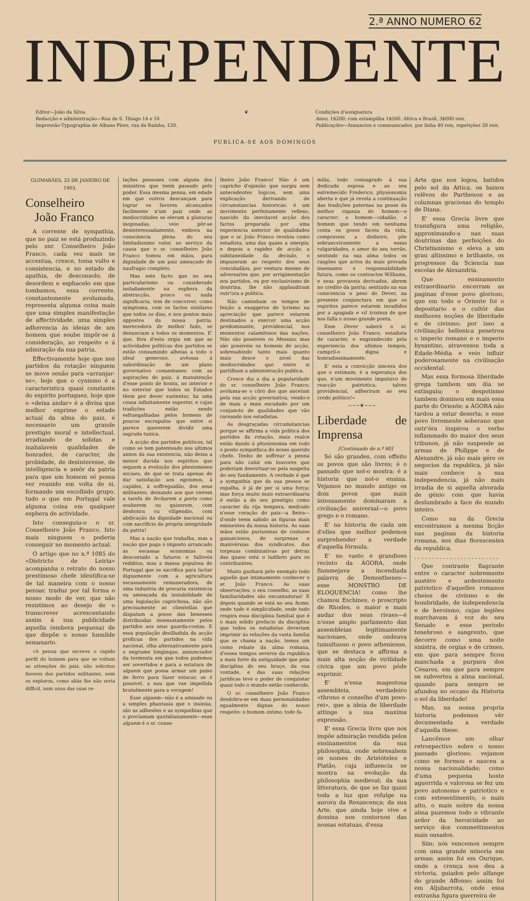2.ª ANNO NUMERO 62
INDEPENDENTE
Editor—João da Silva.
Redacção e administração—Rua de S. Thiago 14 e 16
Impressão-Typographia de Albano Pires, rua da Rainha, 120.
❦ Condições d'assignatura
Anno, 1$200; com estampilha 1$500. Africa e Brazil, 3$000 reis.
Publicações—Annuncios e communicados, por linha 40 reis, repetições 20 reis.
PUBLICA-SE AOS DOMINGOS
GUIMARÃES, 25 DE JANEIRO DE 1903.
Conselheiro
João Franco
A corrente de sympathia, que no paiz se está produzindo pelo snr. Conselheiro João Franco, cada vez mais se accentua, cresce, toma vulto e consistencia, e no estado de apathia, de desconsolo, de desordem e esphacelo em que tombamos, essa corrente, constantemente avolumada, representa alguma coisa mais que uma simples manifestação de affectividade, uma simples adherencia ás ideias de um homem que soube impôr-se á consideração, ao respeito e á admiração da sua patria.
Effectivamente hoje que nos partidos da rotação ninguem se move senão para «arranjar-se», hoje que o cynismo é a caracteristica quasi constante do espirito portuguez, hoje que o «deixa andar» é a divisa que melhor exprime o estado actual da alma do paiz, é necessario um grande prestigio moral e intellectual, irradiando de solidas e inabalaveis qualidades de honradez, de caracter, de probidade, de desinteresse, de intelligencia e amôr da patria para que um homem só possa ver reunido em volta de si, formando um escolhido grupo, tudo o que em Portugal vale alguma coisa em qualquer esphera de actividade.
Isto conseguiu-o o sr. Conselheiro João Franco. Isto mais ninguem o poderia conseguir no momento actual.
O artigo que no n.º 1085 do «Districto de Leiria» acompanha o retrato do nosso prestimoso chefe identifica-se de tal maneira com o nosso pensar, traduz por tal forma o nosso modo de ver, que não resistimos ao desejo de o transcrever acrescentando assim á sua publicidade aquella (embora pequena) de que dispõe o nosso humilde semanario.
«A penna que escreve o rapido perfil do homem para que se voltam as attenções do paiz, não solicitou favores dos partidos militantes, nem os explorou, como aliás lhe não seria difficil, nem usou das suas re-
lações pessoaes com alguns dos ministros que teem passado pelo poder. Essa mesma penna, em edade em que outros descançam para lograr os favores alcançados facilmente n'um paiz onde as mediocridades se elevam a planuras inopinadas, veio pôr-se desinteressadamente, embora na consciencia plena do seu limitadissimo valor, ao serviço da causa que o sr. conselheiro João Franco tomou em mãos, para dignidade de um paiz ameaçado de naufragio completo.
Mas este facto que no seu particularismo ou considerado isoladamente na esphera da abstracção, pouco ou nada significaria, tem de concorrer, como symptoma, com os factos similares que todos os dias, e nos pontos mais oppostos da nossa patria, merecedora de melhor fado, se denunciam a todos os momentos. E' que, fóra d'esta orgia em que as actividades politicas dos partidos se estão consumindo alheias a todo o ideal generoso, avêssas á subordinação de um plano governativo consentaneo com as aspirações do paiz, á manutenção d'esse ponto de honra, no interior e no exterior que todos os Estados têem por dever sustentar, ha uma cousa infinitamente superior, e cujas tradições estão sendo esfrangalhadas pelos homens de poucos escrupulos que entre si parece quererem dividir uma sagrada tunica.
A acção dos partidos politicos, tal como se tem patenteado nos ultimos annos da sua existencia, não deixa a menor duvida nos espiritos que seguem a evolução dos phenomenos sociaes, de que se trata apenas de dar satisfação aos egoismos, á cupidez, á soffreguidão, dos seus militantes, deixando aos que vierem a tarefa de fecharem a porta como souberem ou quizerem, com deshonra ou vilipendio, com abdicação da dignidade nacional ou com sacrificio da propria integridade da patria!
Mas a nação que trabalha, mas a nação que paga o imposto arrancado ás escassas economias ou descontado a futuros e falliveis redditos, mas a massa populosa de Portugal que se sacrifica para luctar dignamente com a agricultura escassamente remuneradora, de uma industria de precaria existencia ou ameaçada da instabilidade de uma legislação caprichosa, não são precisamente as clientellas que disputam a posse das benesses distribuidas insensatamente pelos partidos aos seus guarda-costas. E essa população desilludida da acção proficua dos partidos na vida nacional, olha alternativamente para o negrume longinquo, annunciador da tormenta em que todos podemos ser sovertidos e para a estatura de alguem que possa armar um pulso de ferro para fazer estacar, se é possivel, a nau que vae impellida brutalmente para a voragem!
Esse alguem—não é a amisade ou a simples phantasia que o insinúa, são as adhesões e as sympathias que o proclamam quotidianamente—esse alguem é o sr. conse-
lheiro João Franco! Não é um capricho d'opinião que surgiu sem antecedentes logicos, sem uma explicação derivando de circumstancias historicas: é um movimento perfeitamente reflexo, nascido da inevitavel acção dos factos preparada por uma experiencia anterior de qualidades que o sr. João Franco revelou como estadista, uma das quaes a energia, e depois a rapidez de acção, a subitaneidade da decisão, o impuzeram ao respeito dos seus concidadãos, por ventura mesmo de adversarios que, por arrigimentação nos partidos, ou por exclusivismo de doutrina, lhe não applaudiram outr'ora a politica.
Não caminham os tempos de feição a exaggeros de lyrismo na apreciação que parece estarem destinados a exercer uma acção predominante, providencial, nos momentos calamitosos das nações. Não são possiveis os Messias; mas são possiveis os homens de acção, sobresahindo tanto mais quanto mais desce o nivel das mediocridades que entre si partilham a administração publica.
Cresce dia a dia a popularidade do sr. conselheiro João Franco; avoluma-se o côro dos que anceiam pela sua acção governativa, vendo-o de mais a mais escudado por um conjuncto de qualidades que vão rareando nos estadistas.
As desgraçadas circumstancias porque se affirma a vida politica dos partidos da rotação, mais realce estão dando á physionomia em todo o ponto sympathica do nosso querido chefe. Tenho de soffrear a penna para não cahir em louvores que poderiam desvirtuar-se pela suspeita do seu fundamento. A verdade é que a sympathia que da sua pessoa se espalha, é já de per si uma força; mas força muito mais extraordinaria é então a do seu prestigio como caracter da rija tempera, medrado n'esse coração do paiz—a Beira—d'onde teem sahido as figuras mais eminentes da nossa historia. As suas mãos estão purissimas de conluios gananciosos, de surpresas e manivérsias dos syndicatos, das torpezas combinativas por detraz das quaes está o ludibrio para os contribuintes.
Muito ganhará pelo exemplo todo aquelle que intimamente conhecer o sr. João Franco. As suas observações, o seu conselho, as suas familiaridades são encantadoras! E depois quando se está no seu home, onde tudo é simplicidade, onde tudo respira essa disciplina familial que é o mais solido prefacio da disciplina que todos os estadistas deveriam imprimir ás relações da vasta familia que se chama a nação, temos um como rebate da alma romana, d'esses tempos severos da republica a mais forte da antiguidade que pela disciplina do seu braço, da sua vontade, e das suas relações juridicas teve o poder de conquistar quasi todo o mundo então conhecido.
O sr. conselheiro João Franco desdobra-se em duas personalidades egualmente dignas do nosso respeito: o homem intimo, todo fa-
milia, todo consagrado á sua dedicada esposa e ao seu estremecido Frederico, physionomia aberta e que já revela a continuação das tradições paternas na posse da melhor riqueza do homem—o caracter; o homem—cidadão, o homem que tendo em nenhuma conta os gosos faceis da vida, compraveis a dinheiro, põe sobranceiramente a essas vulgaridades, o amor do seu torrão, sentindo na sua alma todos os rasgões que actos da mais provada insensatez e responsabilidade futura, como os contractos Williams, e seus provaveis derivados, abrem no credito da patria; sentindo na sua consciencia o peso do Dever, na presente conjunctura em que os espiritos parece estarem invadidos por a apagada e vil tristeza de que nos falla o nosso grande poeta.
Esse Dever saberá o sr. conselheiro João Franco, estadista de caracter, e engrandecido pela experiencia dos ultimos tempos, cumpril-o digna e honradissimamente.
E' esta a convicção sincera dos que o estimam; é a esperança dos que, n'um movimento impulsivo de reacção patriotica, talvez providencial, adheriram ao seu credo politico!»
~~~❦~~~
Liberdade de Imprensa
[Continuado do n.º 60]
Só são grandes, com effeito os povos que são livres; é o passado que nol-o mostra; é a historia que nol-o ensina. Vejamos no mundo antigo os dois povos que mais intensamente dominaram a civilisação universal—o povo grego e o romano.
E' na historia de cada um d'elles que melhor podemos surprehender a verdade d'aquella fórmula.
E' no vasto e grandioso recinto da ÁGORA, onde flammejava a incendiada palavra de Demosthenes— esse MONSTRO DE ELOQUENCIA! como lhe chamou Eschines, o proscripto de Rhodes, o maior e mais audaz dos seus rivaes—é n'esse amplo parlamento das assembleias legitimamente nacionaes, onde ondeava tumultuoso o povo atheniense, que se destaca e affirma a mais alta noção de virilidade civica que um povo póde exprimir.
E' n'essa magestosa assembleia, verdadeiro «throno e conselho d'um povo-rei», que a ideia de liberdade attinge a sua maxima expressão.
E' essa Grecia livre que nos impõe admiração rendida pelos ensinamentos da sua philosophia, onde sobresahem os nomes de Aristóteles e Platão, cuja influencia se mostra na evolução da philosophia medieval; da sua litteratura, de que se faz quasi toda a luz que refulge na aurora da Renascença; da sua Arte, que ainda hoje vive e domina nos contornos das nossas estatuas, d'essa
Arte que nos legou, batidos pelo sol da Attica, os baixos relêvos do Parthenon e as columnas graciosas do templo de Diana.
E' essa Grecia livre que transfigura uma religião, approximando-a nas suas doutrinas das perfeições do Christianismo e eleva a um grau altissimo e brilhante, os progressos da Sciencia nas escolas de Alexandria.
Que ensinamento extraordinario encerram as paginas d'esse povo glorioso, que em todo o Oriente foi o depositario e o cultôr das melhores noções de liberdade e de civismo; por isso a civilisação hellenica penetrou o imperio romano e o imperio bysantino, atravessou toda a Edade-Média e veio influir poderosamente na civilisação occidental.
Mas essa formosa liberdade grega tambem um dia se extinguiu; o despotismo tambem dominou em mais essa parte do Oriente; a ÁGORA não tardou a estar deserta; e esse povo livremente soberano que outr'óra inspirou o verbo inflammado do maior dos seus tribunos, já não suspende as armas de Philippe e de Alexandre, já não mais gére os negocios da republica, já não mais conhece a sua independencia, já não mais irradia de si aquella alvorada de génio com que havia deslumbrado a face do mundo inteiro.
Como na da Grecia encontramos a mesma licção nas paginas da historia romana, nos dias florescentes da republica.
. . . . . . . . . . . . . . . . . . . . . . . .
Que contraste flagrante entre o caracter nobremente austéro e ardentemente patriotico d'aquelles romanos cheios de civismo e de hombridade, de independencia e de heroismo, cujas legiões marchavam á voz do seu Senado e esse periodo tenebroso e sangrento, que decorre como uma noite sinistra, de orgías e de crimes, em que para sempre ficou manchada a purpura dos Césares, em que para sempre se subverteu a alma nacional, quando para sempre se afundou no occaso da Historia o sol da liberdade!
Mas, na nossa propria historia podemos vêr documentada a verdade d'aquella these.
Lancêmos um olhar retrospectivo sobre o nosso passado glorioso; vejamos como se formou e nasceu a nossa nacionalidade; como d'uma pequena hoste aguerrida e valorosa se fez um povo autonomo e patriotico e com estesentimento, o mais alto, o mais nobre da nossa alma puzemos todo o vibrante ardor da heroicidade ao serviço dos commettimentos mais ousados.
Sim; nós vencemos sempre com uma grande minoria em armas; assim foi em Ourique, onde a crença nos deu a victoria, guiados pelo alfange do grande Affonso; assim foi em Aljubarrota, onde essa extranha figura guerreira de